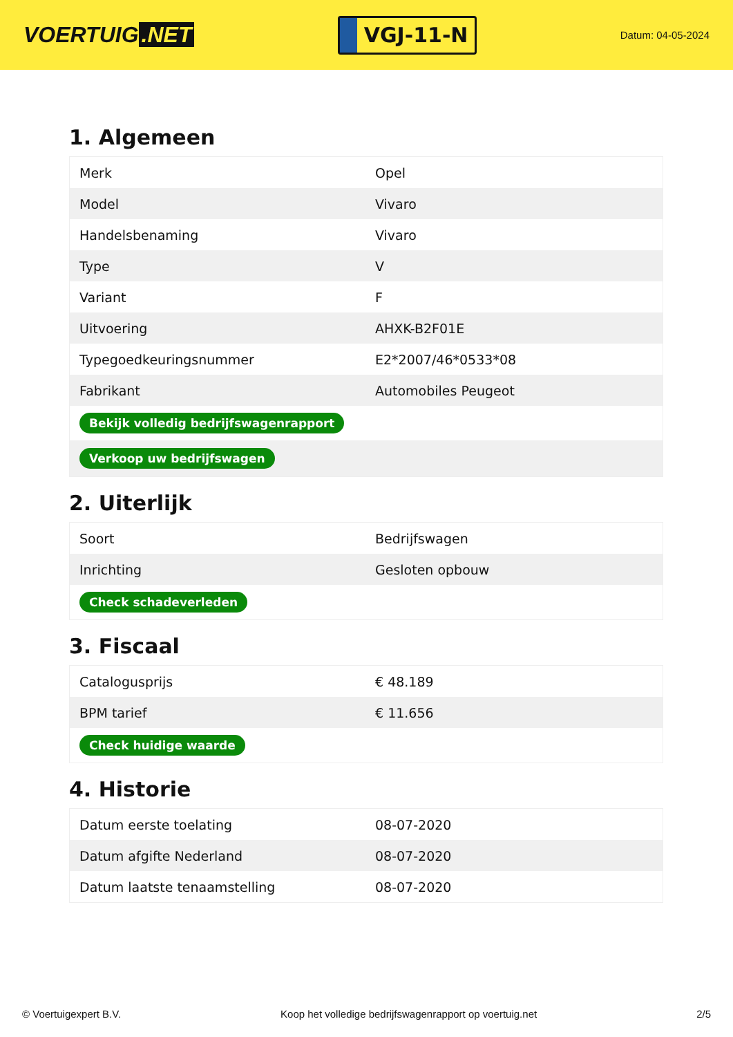VOERTUIG.NET
VGJ-11-N
Datum: 04-05-2024
1. Algemeen
| Merk | Opel |
| Model | Vivaro |
| Handelsbenaming | Vivaro |
| Type | V |
| Variant | F |
| Uitvoering | AHXK-B2F01E |
| Typegoedkeuringsnummer | E2*2007/46*0533*08 |
| Fabrikant | Automobiles Peugeot |
| Bekijk volledig bedrijfswagenrapport | |
| Verkoop uw bedrijfswagen | |
2. Uiterlijk
| Soort | Bedrijfswagen |
| Inrichting | Gesloten opbouw |
| Check schadeverleden | |
3. Fiscaal
| Catalogusprijs | € 48.189 |
| BPM tarief | € 11.656 |
| Check huidige waarde | |
4. Historie
| Datum eerste toelating | 08-07-2020 |
| Datum afgifte Nederland | 08-07-2020 |
| Datum laatste tenaamstelling | 08-07-2020 |
© Voertuigexpert B.V. Koop het volledige bedrijfswagenrapport op voertuig.net 2/5